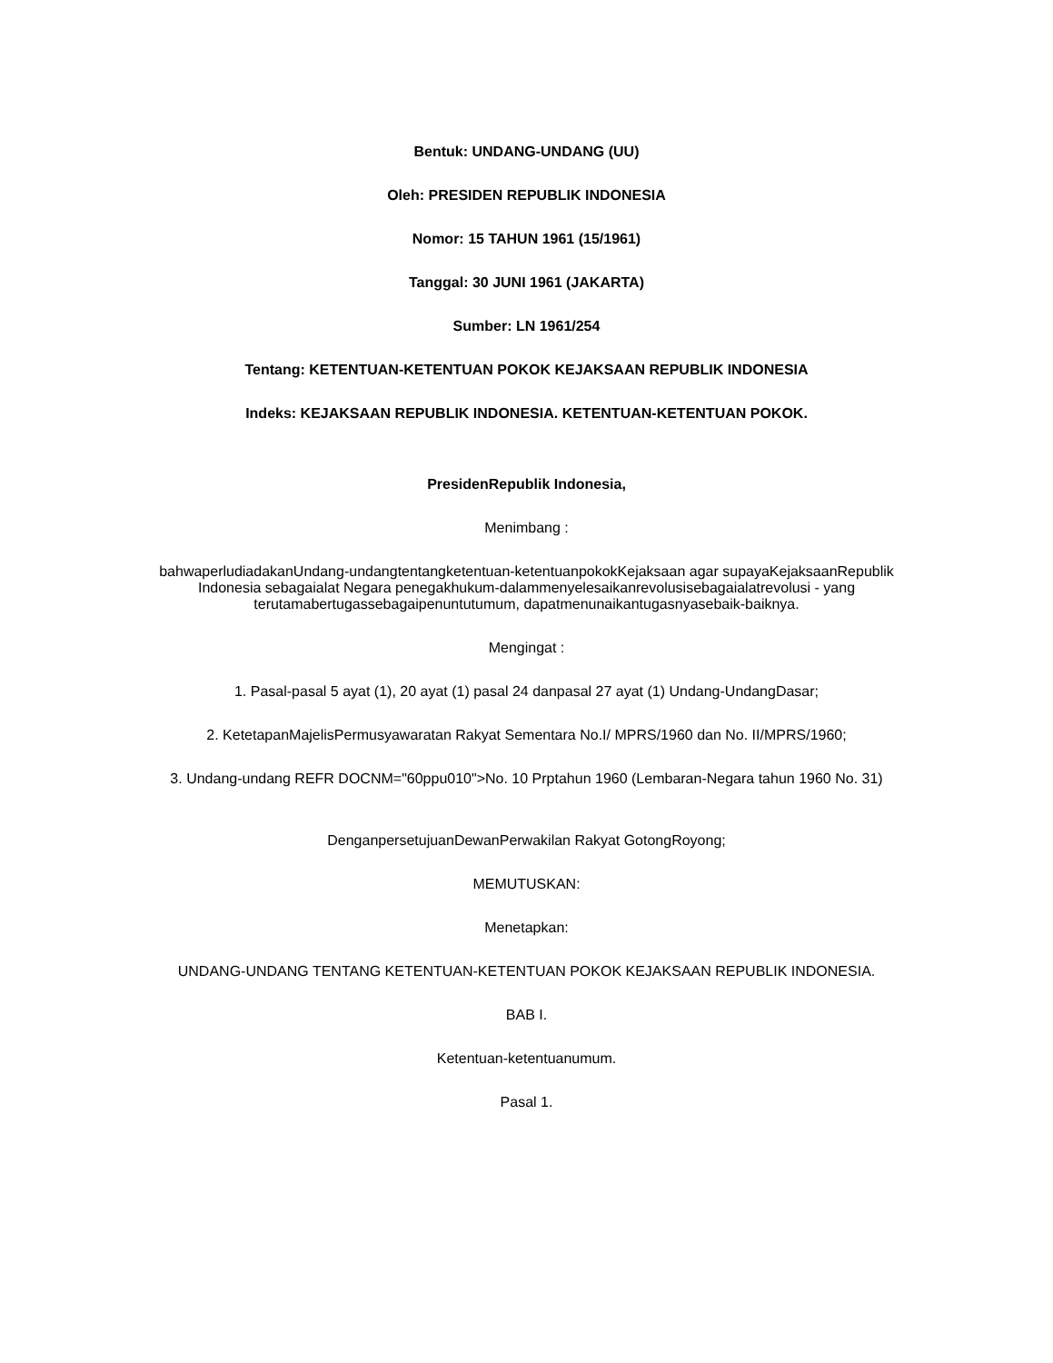Bentuk: UNDANG-UNDANG (UU)
Oleh: PRESIDEN REPUBLIK INDONESIA
Nomor: 15 TAHUN 1961 (15/1961)
Tanggal: 30 JUNI 1961 (JAKARTA)
Sumber: LN 1961/254
Tentang: KETENTUAN-KETENTUAN POKOK KEJAKSAAN REPUBLIK INDONESIA
Indeks: KEJAKSAAN REPUBLIK INDONESIA. KETENTUAN-KETENTUAN POKOK.
PresidenRepublik Indonesia,
Menimbang :
bahwaperludiadakanUndang-undangtentangketentuan-ketentuanpokokKejaksaan agar supayaKejaksaanRepublik Indonesia sebagaialat Negara penegakhukum-dalammenyelesaikanrevolusisebagaialatrevolusi - yang terutamabertugassebagaipenuntutumum, dapatmenunaikantugasnyasebaik-baiknya.
Mengingat :
1. Pasal-pasal 5 ayat (1), 20 ayat (1) pasal 24 danpasal 27 ayat (1) Undang-UndangDasar;
2. KetetapanMajelisPermusyawaratan Rakyat Sementara No.I/ MPRS/1960 dan No. II/MPRS/1960;
3. Undang-undang REFR DOCNM="60ppu010">No. 10 Prptahun 1960 (Lembaran-Negara tahun 1960 No. 31)
DenganpersetujuanDewanPerwakilan Rakyat GotongRoyong;
MEMUTUSKAN:
Menetapkan:
UNDANG-UNDANG TENTANG KETENTUAN-KETENTUAN POKOK KEJAKSAAN REPUBLIK INDONESIA.
BAB I.
Ketentuan-ketentuanumum.
Pasal 1.